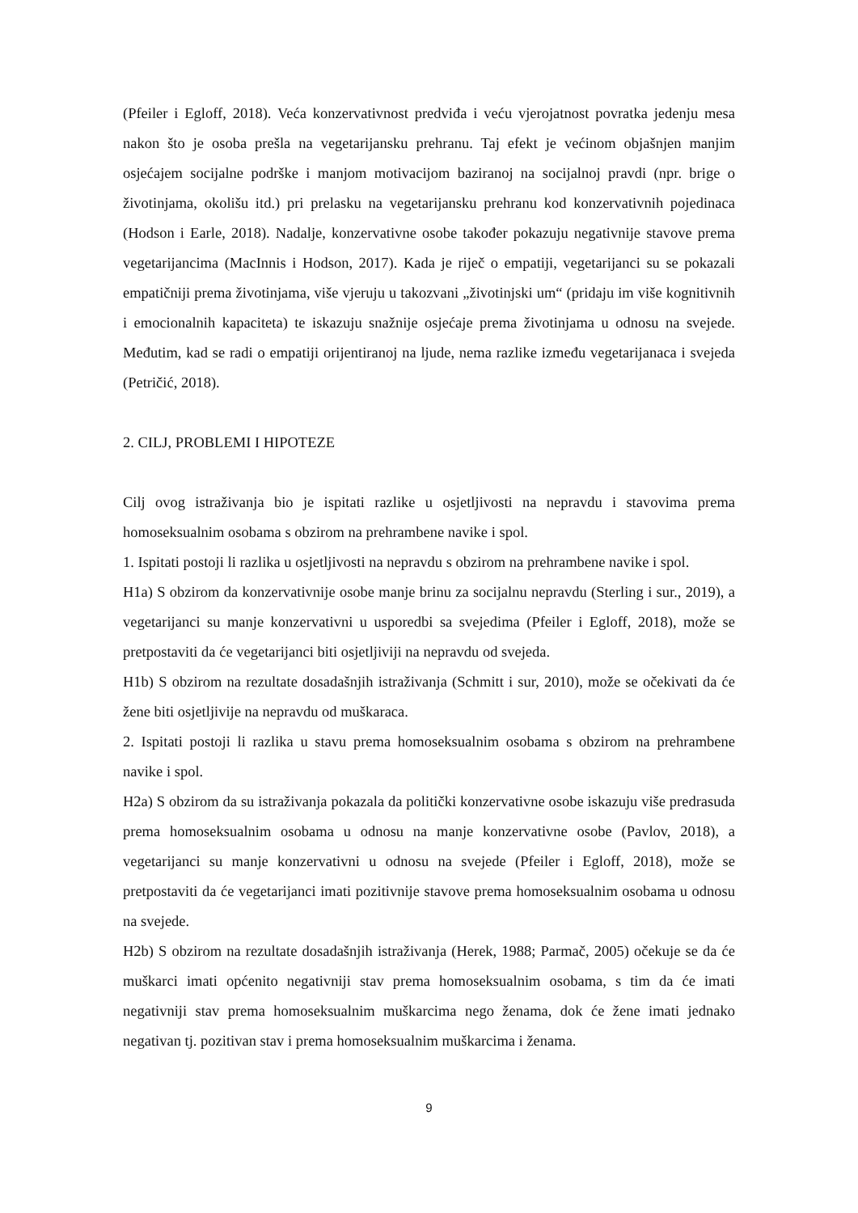(Pfeiler i Egloff, 2018). Veća konzervativnost predviđa i veću vjerojatnost povratka jedenju mesa nakon što je osoba prešla na vegetarijansku prehranu. Taj efekt je većinom objašnjen manjim osjećajem socijalne podrške i manjom motivacijom baziranoj na socijalnoj pravdi (npr. brige o životinjama, okolišu itd.) pri prelasku na vegetarijansku prehranu kod konzervativnih pojedinaca (Hodson i Earle, 2018). Nadalje, konzervativne osobe također pokazuju negativnije stavove prema vegetarijancima (MacInnis i Hodson, 2017). Kada je riječ o empatiji, vegetarijanci su se pokazali empatičniji prema životinjama, više vjeruju u takozvani „životinjski um“ (pridaju im više kognitivnih i emocionalnih kapaciteta) te iskazuju snažnije osjećaje prema životinjama u odnosu na svejede. Međutim, kad se radi o empatiji orijentiranoj na ljude, nema razlike između vegetarijanaca i svejeda (Petričić, 2018).
2. CILJ, PROBLEMI I HIPOTEZE
Cilj ovog istraživanja bio je ispitati razlike u osjetljivosti na nepravdu i stavovima prema homoseksualnim osobama s obzirom na prehrambene navike i spol.
1. Ispitati postoji li razlika u osjetljivosti na nepravdu s obzirom na prehrambene navike i spol.
H1a) S obzirom da konzervativnije osobe manje brinu za socijalnu nepravdu (Sterling i sur., 2019), a vegetarijanci su manje konzervativni u usporedbi sa svejedima (Pfeiler i Egloff, 2018), može se pretpostaviti da će vegetarijanci biti osjetljiviji na nepravdu od svejeda.
H1b) S obzirom na rezultate dosadašnjih istraživanja (Schmitt i sur, 2010), može se očekivati da će žene biti osjetljivije na nepravdu od muškaraca.
2. Ispitati postoji li razlika u stavu prema homoseksualnim osobama s obzirom na prehrambene navike i spol.
H2a) S obzirom da su istraživanja pokazala da politički konzervativne osobe iskazuju više predrasuda prema homoseksualnim osobama u odnosu na manje konzervativne osobe (Pavlov, 2018), a vegetarijanci su manje konzervativni u odnosu na svejede (Pfeiler i Egloff, 2018), može se pretpostaviti da će vegetarijanci imati pozitivnije stavove prema homoseksualnim osobama u odnosu na svejede.
H2b) S obzirom na rezultate dosadašnjih istraživanja (Herek, 1988; Parmač, 2005) očekuje se da će muškarci imati općenito negativniji stav prema homoseksualnim osobama, s tim da će imati negativniji stav prema homoseksualnim muškarcima nego ženama, dok će žene imati jednako negativan tj. pozitivan stav i prema homoseksualnim muškarcima i ženama.
9